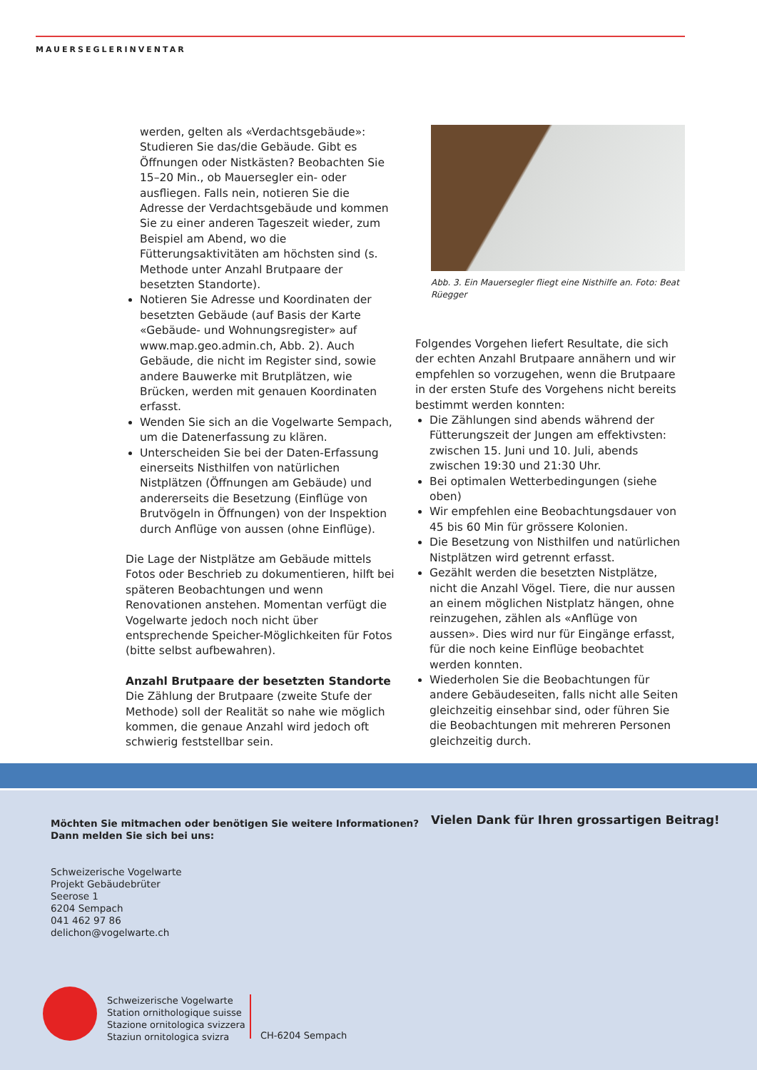MAUERSEGLERINVENTAR
werden, gelten als «Verdachtsgebäude»: Studieren Sie das/die Gebäude. Gibt es Öffnungen oder Nistkästen? Beobachten Sie 15–20 Min., ob Mauersegler ein- oder ausfliegen. Falls nein, notieren Sie die Adresse der Verdachtsgebäude und kommen Sie zu einer anderen Tageszeit wieder, zum Beispiel am Abend, wo die Fütterungsaktivitäten am höchsten sind (s. Methode unter Anzahl Brutpaare der besetzten Standorte).
Notieren Sie Adresse und Koordinaten der besetzten Gebäude (auf Basis der Karte «Gebäude- und Wohnungsregister» auf www.map.geo.admin.ch, Abb. 2). Auch Gebäude, die nicht im Register sind, sowie andere Bauwerke mit Brutplätzen, wie Brücken, werden mit genauen Koordinaten erfasst.
Wenden Sie sich an die Vogelwarte Sempach, um die Datenerfassung zu klären.
Unterscheiden Sie bei der Daten-Erfassung einerseits Nisthilfen von natürlichen Nistplätzen (Öffnungen am Gebäude) und andererseits die Besetzung (Einflüge von Brutvögeln in Öffnungen) von der Inspektion durch Anflüge von aussen (ohne Einflüge).
Die Lage der Nistplätze am Gebäude mittels Fotos oder Beschrieb zu dokumentieren, hilft bei späteren Beobachtungen und wenn Renovationen anstehen. Momentan verfügt die Vogelwarte jedoch noch nicht über entsprechende Speicher-Möglichkeiten für Fotos (bitte selbst aufbewahren).
Anzahl Brutpaare der besetzten Standorte
Die Zählung der Brutpaare (zweite Stufe der Methode) soll der Realität so nahe wie möglich kommen, die genaue Anzahl wird jedoch oft schwierig feststellbar sein.
Abb. 3. Ein Mauersegler fliegt eine Nisthilfe an. Foto: Beat Rüegger
Folgendes Vorgehen liefert Resultate, die sich der echten Anzahl Brutpaare annähern und wir empfehlen so vorzugehen, wenn die Brutpaare in der ersten Stufe des Vorgehens nicht bereits bestimmt werden konnten:
Die Zählungen sind abends während der Fütterungszeit der Jungen am effektivsten: zwischen 15. Juni und 10. Juli, abends zwischen 19:30 und 21:30 Uhr.
Bei optimalen Wetterbedingungen (siehe oben)
Wir empfehlen eine Beobachtungsdauer von 45 bis 60 Min für grössere Kolonien.
Die Besetzung von Nisthilfen und natürlichen Nistplätzen wird getrennt erfasst.
Gezählt werden die besetzten Nistplätze, nicht die Anzahl Vögel. Tiere, die nur aussen an einem möglichen Nistplatz hängen, ohne reinzugehen, zählen als «Anflüge von aussen». Dies wird nur für Eingänge erfasst, für die noch keine Einflüge beobachtet werden konnten.
Wiederholen Sie die Beobachtungen für andere Gebäudeseiten, falls nicht alle Seiten gleichzeitig einsehbar sind, oder führen Sie die Beobachtungen mit mehreren Personen gleichzeitig durch.
Möchten Sie mitmachen oder benötigen Sie weitere Informationen?
Dann melden Sie sich bei uns:
Schweizerische Vogelwarte
Projekt Gebäudebrüter
Seerose 1
6204 Sempach
041 462 97 86
delichon@vogelwarte.ch
Vielen Dank für Ihren grossartigen Beitrag!
Schweizerische Vogelwarte
Station ornithologique suisse
Stazione ornitologica svizzera
Staziun ornitologica svizra
CH-6204 Sempach